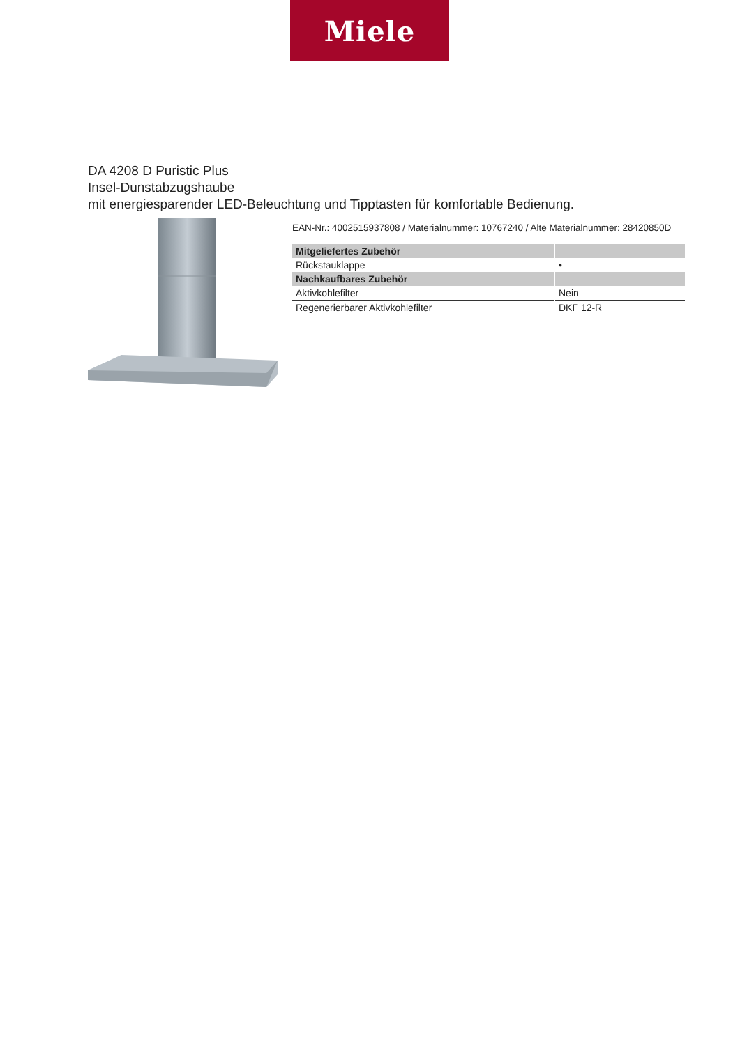Miele
DA 4208 D Puristic Plus
Insel-Dunstabzugshaube
mit energiesparender LED-Beleuchtung und Tipptasten für komfortable Bedienung.
EAN-Nr.: 4002515937808 / Materialnummer: 10767240 / Alte Materialnummer: 28420850D
| Mitgeliefertes Zubehör | |
| --- | --- |
| Rückstauklappe | • |
| Nachkaufbares Zubehör | |
| Aktivkohlefilter | Nein |
| Regenerierbarer Aktivkohlefilter | DKF 12-R |